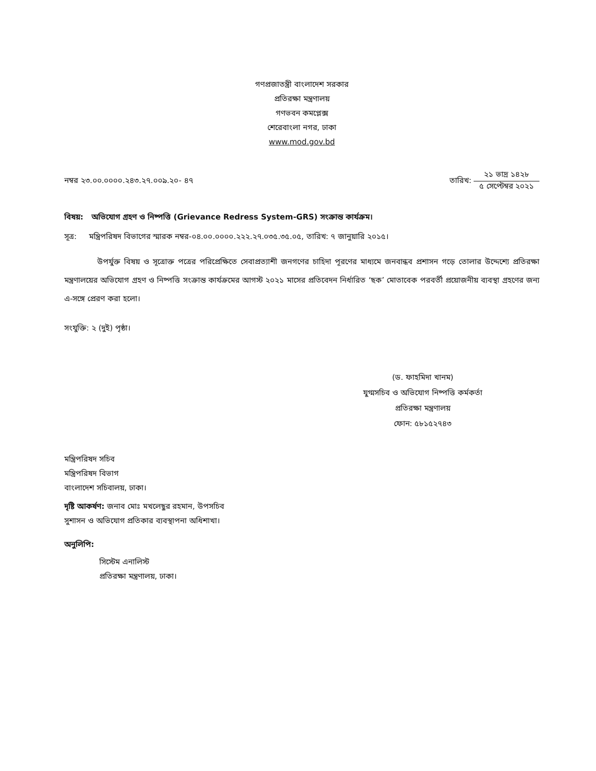গণপ্রজাতন্ত্রী বাংলাদেশ সরকার
প্রতিরক্ষা মন্ত্রণালয়
গণভবন কমপ্লেক্স
শেরেবাংলা নগর, ঢাকা
www.mod.gov.bd
নম্বর ২৩.০০.০০০০.২৪৩.২৭.০০৯.২০- ৪৭ তারিখ:
২১ ভাদ্র ১৪২৮
৫ সেপ্টেম্বর ২০২১
বিষয়: অভিযোগ গ্রহণ ও নিষ্পত্তি (Grievance Redress System-GRS) সংক্রান্ত কার্যক্রম।
সূত্র: মন্ত্রিপরিষদ বিভাগের স্মারক নম্বর-০৪.০০.০০০০.২২২.২৭.০৩৫.৩৫.০৫, তারিখ: ৭ জানুয়ারি ২০১৫।
উপর্যুক্ত বিষয় ও সূত্রোক্ত পত্রের পরিপ্রেক্ষিতে সেবাপ্রত্যাশী জনগণের চাহিদা পূরণের মাধ্যমে জনবান্ধব প্রশাসন গড়ে তোলার উদ্দেশ্যে প্রতিরক্ষা মন্ত্রণালয়ের অভিযোগ গ্রহণ ও নিষ্পত্তি সংক্রান্ত কার্যক্রমের আগস্ট ২০২১ মাসের প্রতিবেদন নির্ধারিত ‘ছক’ মোতাবেক পরবর্তী প্রয়োজনীয় ব্যবস্থা গ্রহণের জন্য এ-সঙ্গে প্রেরণ করা হলো।
সংযুক্তি: ২ (দুই) পৃষ্ঠা।
(ড. ফাহমিদা খানম)
যুগ্মসচিব ও অভিযোগ নিষ্পত্তি কর্মকর্তা
প্রতিরক্ষা মন্ত্রণালয়
ফোন: ৫৮১৫২৭৪৩
মন্ত্রিপরিষদ সচিব
মন্ত্রিপরিষদ বিভাগ
বাংলাদেশ সচিবালয়, ঢাকা।
দৃষ্টি আকর্ষণ: জনাব মোঃ মখলেছুর রহমান, উপসচিব
সুশাসন ও অভিযোগ প্রতিকার ব্যবস্থাপনা অধিশাখা।
অনুলিপি:
সিস্টেম এনালিস্ট
প্রতিরক্ষা মন্ত্রণালয়, ঢাকা।